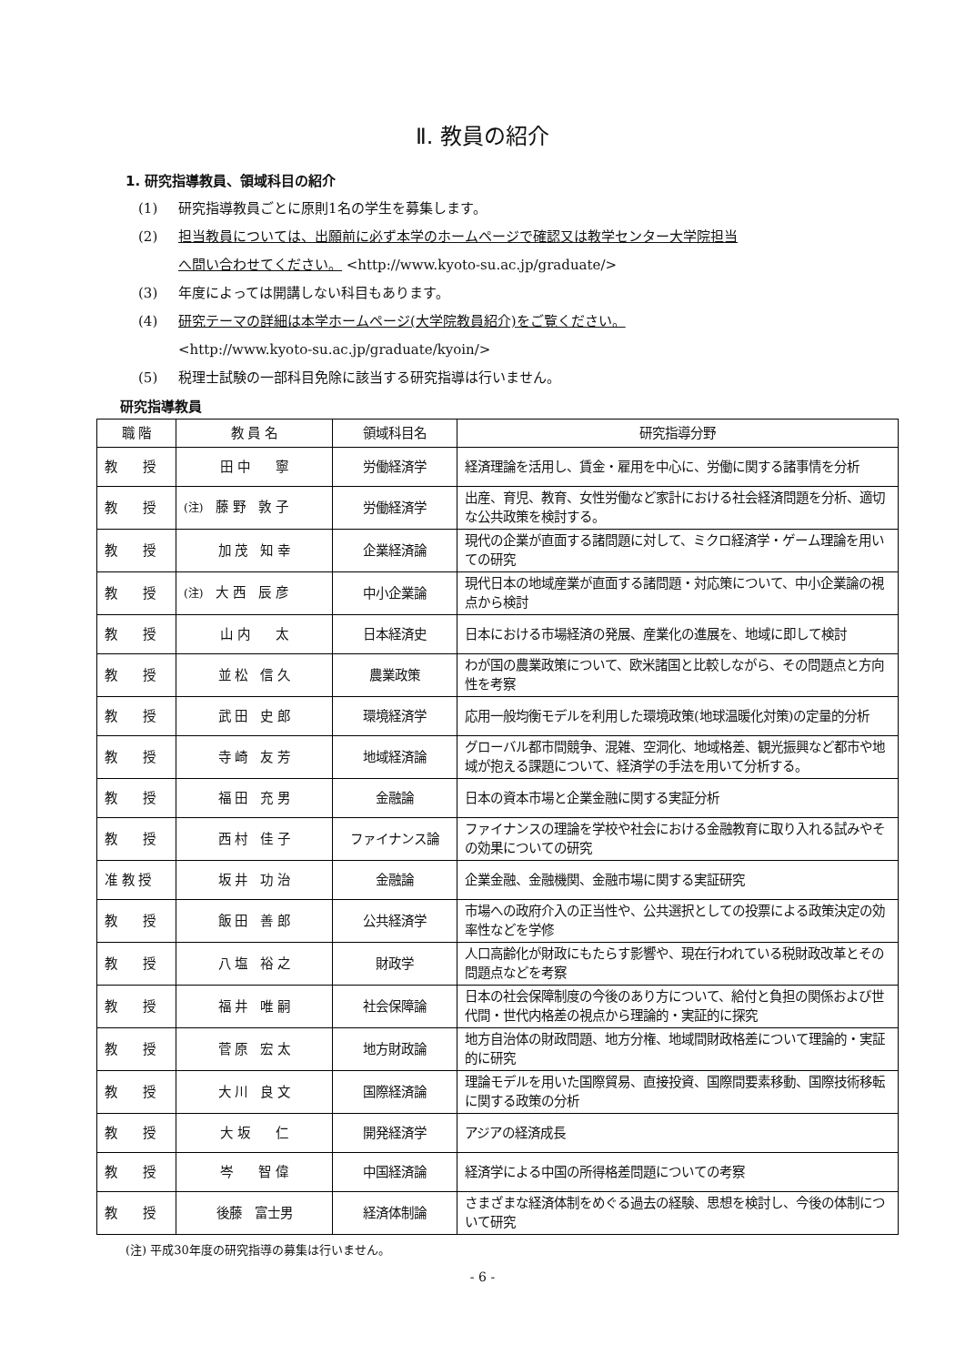Ⅱ. 教員の紹介
1. 研究指導教員、領域科目の紹介
(1) 研究指導教員ごとに原則1名の学生を募集します。
(2) 担当教員については、出願前に必ず本学のホームページで確認又は教学センター大学院担当
へ問い合わせてください。 <http://www.kyoto-su.ac.jp/graduate/>
(3) 年度によっては開講しない科目もあります。
(4) 研究テーマの詳細は本学ホームページ(大学院教員紹介)をご覧ください。
<http://www.kyoto-su.ac.jp/graduate/kyoin/>
(5) 税理士試験の一部科目免除に該当する研究指導は行いません。
研究指導教員
| 職 階 | 教 員 名 | 領域科目名 | 研究指導分野 |
| --- | --- | --- | --- |
| 教 授 | 田 中 寧 | 労働経済学 | 経済理論を活用し、賃金・雇用を中心に、労働に関する諸事情を分析 |
| 教 授 | (注) 藤 野 敦 子 | 労働経済学 | 出産、育児、教育、女性労働など家計における社会経済問題を分析、適切な公共政策を検討する。 |
| 教 授 | 加 茂 知 幸 | 企業経済論 | 現代の企業が直面する諸問題に対して、ミクロ経済学・ゲーム理論を用いての研究 |
| 教 授 | (注) 大 西 辰 彦 | 中小企業論 | 現代日本の地域産業が直面する諸問題・対応策について、中小企業論の視点から検討 |
| 教 授 | 山 内 太 | 日本経済史 | 日本における市場経済の発展、産業化の進展を、地域に即して検討 |
| 教 授 | 並 松 信 久 | 農業政策 | わが国の農業政策について、欧米諸国と比較しながら、その問題点と方向性を考察 |
| 教 授 | 武 田 史 郎 | 環境経済学 | 応用一般均衡モデルを利用した環境政策(地球温暖化対策)の定量的分析 |
| 教 授 | 寺 崎 友 芳 | 地域経済論 | グローバル都市間競争、混雑、空洞化、地域格差、観光振興など都市や地域が抱える課題について、経済学の手法を用いて分析する。 |
| 教 授 | 福 田 充 男 | 金融論 | 日本の資本市場と企業金融に関する実証分析 |
| 教 授 | 西 村 佳 子 | ファイナンス論 | ファイナンスの理論を学校や社会における金融教育に取り入れる試みやその効果についての研究 |
| 准 教 授 | 坂 井 功 治 | 金融論 | 企業金融、金融機関、金融市場に関する実証研究 |
| 教 授 | 飯 田 善 郎 | 公共経済学 | 市場への政府介入の正当性や、公共選択としての投票による政策決定の効率性などを学修 |
| 教 授 | 八 塩 裕 之 | 財政学 | 人口高齢化が財政にもたらす影響や、現在行われている税財政改革とその問題点などを考察 |
| 教 授 | 福 井 唯 嗣 | 社会保障論 | 日本の社会保障制度の今後のあり方について、給付と負担の関係および世代間・世代内格差の視点から理論的・実証的に探究 |
| 教 授 | 菅 原 宏 太 | 地方財政論 | 地方自治体の財政問題、地方分権、地域間財政格差について理論的・実証的に研究 |
| 教 授 | 大 川 良 文 | 国際経済論 | 理論モデルを用いた国際貿易、直接投資、国際間要素移動、国際技術移転に関する政策の分析 |
| 教 授 | 大 坂 仁 | 開発経済学 | アジアの経済成長 |
| 教 授 | 岑 智 偉 | 中国経済論 | 経済学による中国の所得格差問題についての考察 |
| 教 授 | 後藤 富士男 | 経済体制論 | さまざまな経済体制をめぐる過去の経験、思想を検討し、今後の体制について研究 |
(注) 平成30年度の研究指導の募集は行いません。
- 6 -